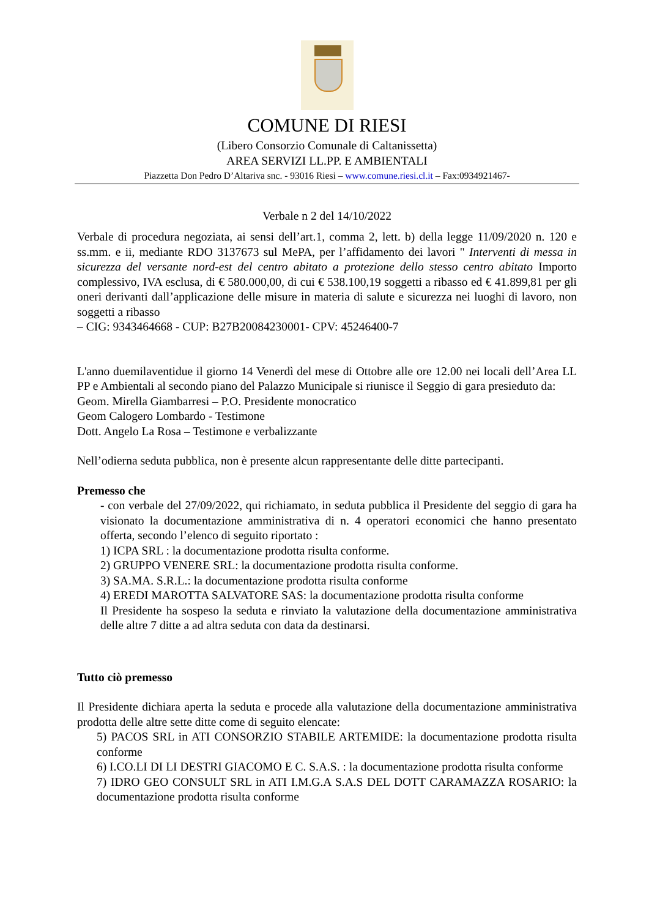COMUNE DI RIESI
(Libero Consorzio Comunale di Caltanissetta)
AREA SERVIZI LL.PP. E AMBIENTALI
Piazzetta Don Pedro D’Altariva snc. - 93016 Riesi – www.comune.riesi.cl.it – Fax:0934921467-
Verbale n 2 del 14/10/2022
Verbale di procedura negoziata, ai sensi dell’art.1, comma 2, lett. b) della legge 11/09/2020 n. 120 e ss.mm. e ii, mediante RDO 3137673 sul MePA, per l’affidamento dei lavori " Interventi di messa in sicurezza del versante nord-est del centro abitato a protezione dello stesso centro abitato Importo complessivo, IVA esclusa, di € 580.000,00, di cui € 538.100,19 soggetti a ribasso ed € 41.899,81 per gli oneri derivanti dall’applicazione delle misure in materia di salute e sicurezza nei luoghi di lavoro, non soggetti a ribasso
– CIG: 9343464668 - CUP: B27B20084230001- CPV: 45246400-7
L'anno duemilaventidue il giorno 14 Venerdì del mese di Ottobre alle ore 12.00 nei locali dell’Area LL PP e Ambientali al secondo piano del Palazzo Municipale si riunisce il Seggio di gara presieduto da:
Geom. Mirella Giambarresi – P.O. Presidente monocratico
Geom Calogero Lombardo - Testimone
Dott. Angelo La Rosa – Testimone e verbalizzante
Nell’odierna seduta pubblica, non è presente alcun rappresentante delle ditte partecipanti.
Premesso che
- con verbale del 27/09/2022, qui richiamato, in seduta pubblica il Presidente del seggio di gara ha visionato la documentazione amministrativa di n. 4 operatori economici che hanno presentato offerta, secondo l’elenco di seguito riportato :
1) ICPA SRL : la documentazione prodotta risulta conforme.
2) GRUPPO VENERE SRL: la documentazione prodotta risulta conforme.
3) SA.MA. S.R.L.: la documentazione prodotta risulta conforme
4) EREDI MAROTTA SALVATORE SAS: la documentazione prodotta risulta conforme
Il Presidente ha sospeso la seduta e rinviato la valutazione della documentazione amministrativa delle altre 7 ditte a ad altra seduta con data da destinarsi.
Tutto ciò premesso
Il Presidente dichiara aperta la seduta e procede alla valutazione della documentazione amministrativa prodotta delle altre sette ditte come di seguito elencate:
5) PACOS SRL in ATI CONSORZIO STABILE ARTEMIDE: la documentazione prodotta risulta conforme
6) I.CO.LI DI LI DESTRI GIACOMO E C. S.A.S. : la documentazione prodotta risulta conforme
7) IDRO GEO CONSULT SRL in ATI I.M.G.A S.A.S DEL DOTT CARAMAZZA ROSARIO: la documentazione prodotta risulta conforme